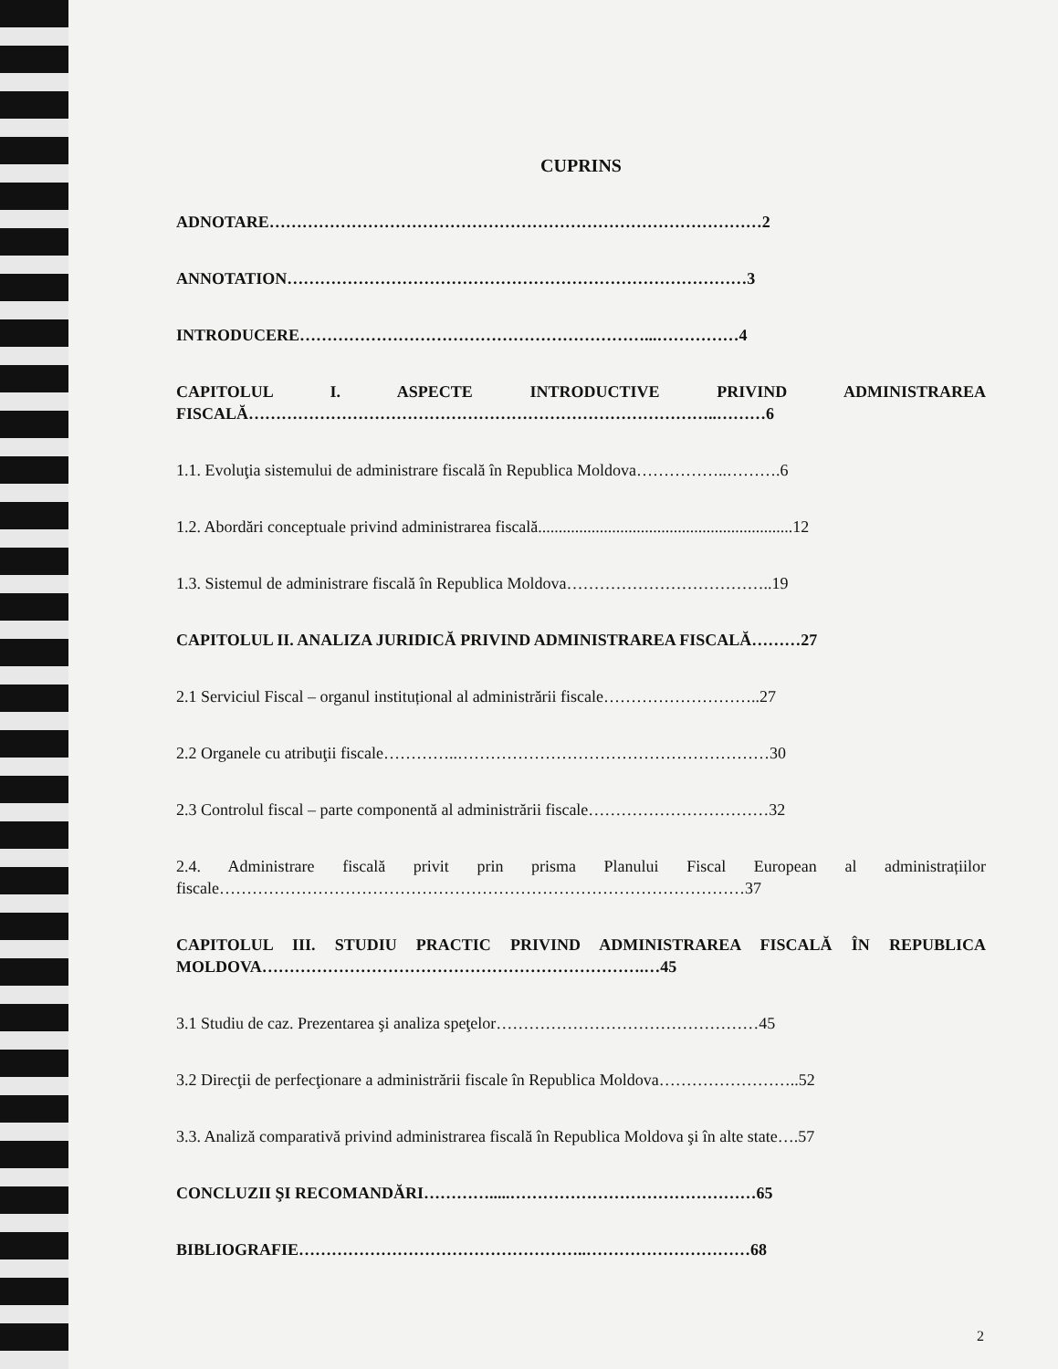CUPRINS
ADNOTARE………………………………………………………………………………2
ANNOTATION…………………………………………………………………………3
INTRODUCERE………………………………………………………...……………4
CAPITOLUL I. ASPECTE INTRODUCTIVE PRIVIND ADMINISTRAREA FISCALĂ…………………………………………………………………………..………6
1.1. Evoluţia sistemului de administrare fiscală în Republica Moldova……………..……….6
1.2. Abordări conceptuale privind administrarea fiscală..............................................................12
1.3. Sistemul de administrare fiscală în Republica Moldova………………………………..19
CAPITOLUL II. ANALIZA JURIDICĂ PRIVIND ADMINISTRAREA FISCALĂ………27
2.1 Serviciul Fiscal – organul instituțional al administrării fiscale………………………..27
2.2 Organele cu atribuţii fiscale…………..…………………………………………………30
2.3 Controlul fiscal – parte componentă al administrării fiscale……………………………32
2.4. Administrare fiscală privit prin prisma Planului Fiscal European al administrațiilor fiscale……………………………………………………………………………………37
CAPITOLUL III. STUDIU PRACTIC PRIVIND ADMINISTRAREA FISCALĂ ÎN REPUBLICA MOLDOVA…………………………………………………………….…45
3.1 Studiu de caz. Prezentarea şi analiza speţelor…………………………………………45
3.2 Direcţii de perfecţionare a administrării fiscale în Republica Moldova……………………..52
3.3. Analiză comparativă privind administrarea fiscală în Republica Moldova şi în alte state….57
CONCLUZII ŞI RECOMANDĂRI………….....………………………………………65
BIBLIOGRAFIE……………………………………………..…………………………68
2